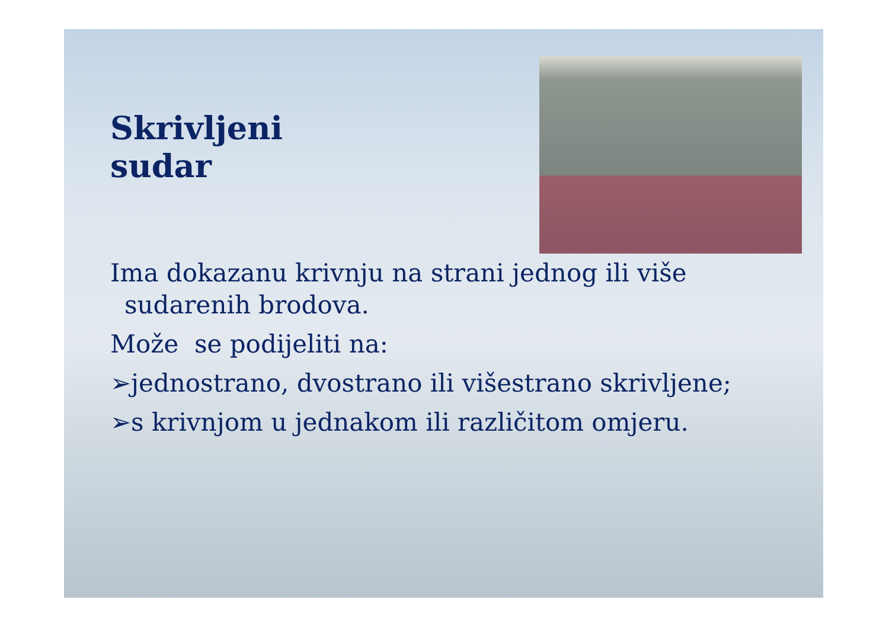Skrivljeni
sudar
Ima dokazanu krivnju na strani jednog ili više
sudarenih brodova.
Može se podijeliti na:
➢jednostrano, dvostrano ili višestrano skrivljene;
➢s krivnjom u jednakom ili različitom omjeru.